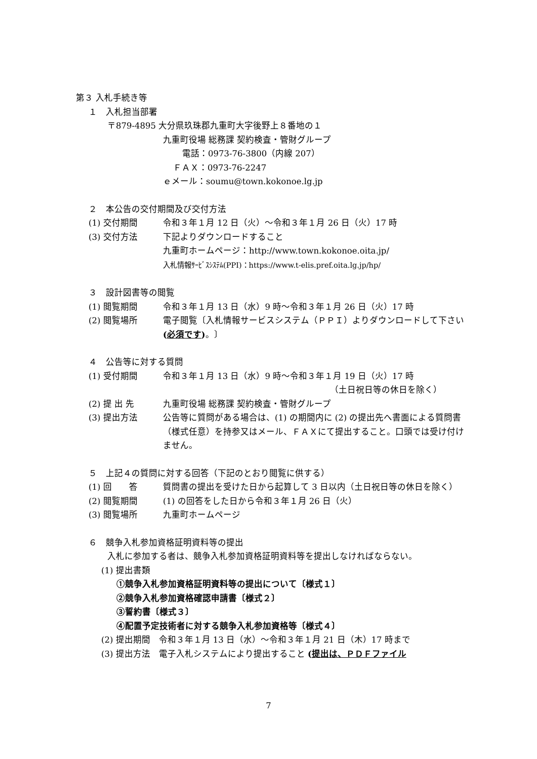第３ 入札手続き等
１　入札担当部署
〒879-4895 大分県玖珠郡九重町大字後野上８番地の１
九重町役場 総務課 契約検査・管財グループ
電話：0973-76-3800（内線 207）
ＦＡＸ：0973-76-2247
ｅメール：soumu@town.kokonoe.lg.jp
２　本公告の交付期間及び交付方法
(1) 交付期間 令和３年１月 12 日（火）～令和３年１月 26 日（火）17 時
(3) 交付方法 下記よりダウンロードすること
九重町ホームページ：http://www.town.kokonoe.oita.jp/
入札情報ｻｰﾋﾞｽｼｽﾃﾑ(PPI)：https://www.t-elis.pref.oita.lg.jp/hp/
３　設計図書等の閲覧
(1) 閲覧期間 令和３年１月 13 日（水）9 時～令和３年１月 26 日（火）17 時
(2) 閲覧場所 電子閲覧〔入札情報サービスシステム（ＰＰＩ）よりダウンロードして下さい (必須です)。〕
４　公告等に対する質問
(1) 受付期間 令和３年１月 13 日（水）9 時～令和３年１月 19 日（火）17 時
（土日祝日等の休日を除く）
(2) 提 出 先 九重町役場 総務課 契約検査・管財グループ
(3) 提出方法 公告等に質問がある場合は、(1) の期間内に (2) の提出先へ書面による質問書（様式任意）を持参又はメール、ＦＡＸにて提出すること。口頭では受け付けません。
５　上記４の質問に対する回答（下記のとおり閲覧に供する）
(1) 回　　答 質問書の提出を受けた日から起算して 3 日以内（土日祝日等の休日を除く）
(2) 閲覧期間 (1) の回答をした日から令和３年１月 26 日（火）
(3) 閲覧場所 九重町ホームページ
６　競争入札参加資格証明資料等の提出
入札に参加する者は、競争入札参加資格証明資料等を提出しなければならない。
(1) 提出書類
①競争入札参加資格証明資料等の提出について〔様式１〕
②競争入札参加資格確認申請書〔様式２〕
③誓約書〔様式３〕
④配置予定技術者に対する競争入札参加資格等〔様式４〕
(2) 提出期間　令和３年１月 13 日（水）～令和３年１月 21 日（木）17 時まで
(3) 提出方法　電子入札システムにより提出すること (提出は、ＰＤＦファイル
7